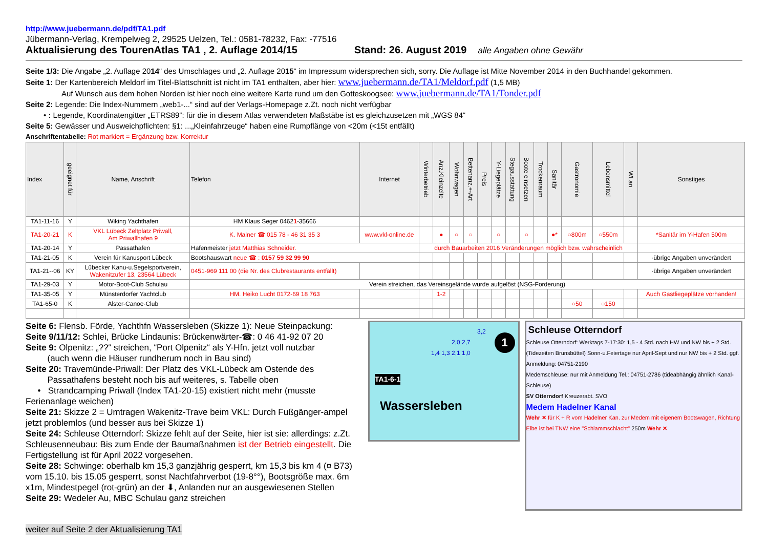http://www.juebermann.de/pdf/TA1.pdf
Jübermann-Verlag, Krempelweg 2, 29525 Uelzen, Tel.: 0581-78232, Fax: -77516
Aktualisierung des TourenAtlas TA1 , 2. Auflage 2014/15 Stand: 26. August 2019 alle Angaben ohne Gewähr
Seite 1/3: Die Angabe „2. Auflage 2014“ des Umschlages und „2. Auflage 2015“ im Impressum widersprechen sich, sorry. Die Auflage ist Mitte November 2014 in den Buchhandel gekommen.
Seite 1: Der Kartenbereich Meldorf im Titel-Blattschnitt ist nicht im TA1 enthalten, aber hier: www.juebermann.de/TA1/Meldorf.pdf (1,5 MB)
Auf Wunsch aus dem hohen Norden ist hier noch eine weitere Karte rund um den Gotteskoogsee: www.juebermann.de/TA1/Tonder.pdf
Seite 2: Legende: Die Index-Nummern „web1-...“ sind auf der Verlags-Homepage z.Zt. noch nicht verfügbar
• : Legende, Koordinatengitter „ETRS89“: für die in diesem Atlas verwendeten Maßstäbe ist es gleichzusetzen mit „WGS 84“
Seite 5: Gewässer und Ausweichpflichten: §1: ...„Kleinfahrzeuge“ haben eine Rumpflänge von <20m (<15t entfällt)
Anschriftentabelle: Rot markiert = Ergänzung bzw. Korrektur
| Index | geeignet für | Name, Anschrift | Telefon | Internet | Winterbetrieb | Anz.Kleinzelte | Wohnwagen | Bettenanz.+-Art | Preis | Y-Liegeplätze | Stegausstattung | Boote einsetzen | Trockenraum | Sanitär | Gastronomie | Lebensmittel | WLan | Sonstiges |
| --- | --- | --- | --- | --- | --- | --- | --- | --- | --- | --- | --- | --- | --- | --- | --- | --- | --- | --- |
| TA1-11-16 | Y | Wiking Yachthafen | HM Klaus Seger 0462 1 -35666 | | | | | | | | | | | | | | | |
| TA1-20-21 | K | VKL Lübeck Zeltplatz Priwall, Am Priwallhafen 9 | K. Malner ☎ 015 78 - 46 31 35 3 | www.vkl-online.de | | ● | ○ | ○ | | ○ | | ○ | | ●* | ○800m | ○550m | | *Sanitär im Y-Hafen 500m |
| TA1-20-14 | Y | Passathafen | Hafenmeister jetzt Matthias Schneider. | | durch Bauarbeiten 2016 Veränderungen möglich bzw. wahrscheinlich | | | | | | | | | | | | | |
| TA1-21-05 | K | Verein für Kanusport Lübeck | Bootshauswart neue ☎ : 0157 59 32 99 90 | | | | | | | | | | | | | | | -übrige Angaben unverändert |
| TA1-21--06 | KY | Lübecker Kanu-u.Segelsportverein, Wakenitzufer 13, 23564 Lübeck | 0451-969 111 00 (die Nr. des Clubrestaurants entfällt) | | | | | | | | | | | | | | | -übrige Angaben unverändert |
| TA1-29-03 | Y | Motor-Boot-Club Schulau | Verein streichen, das Vereinsgelände wurde aufgelöst (NSG-Forderung) | | | | | | | | | | | | | | | |
| TA1-35-05 | Y | Münsterdorfer Yachtclub | HM. Heiko Lucht 0172-69 18 763 | | | 1-2 | | | | | | | | | | | | Auch Gastliegeplätze vorhanden! |
| TA1-65-0 | K | Alster-Canoe-Club | | | | | | | | | | | | | ○50 | ○150 | | |
Seite 6: Flensb. Förde, Yachthfn Wassersleben (Skizze 1): Neue Steinpackung:
Seite 9/11/12: Schlei, Brücke Lindaunis: Brückenwärter-☎: 0 46 41-92 07 20
Seite 9: Olpenitz: „??“ streichen, “Port Olpenitz“ als Y-Hfn. jetzt voll nutzbar
(auch wenn die Häuser rundherum noch in Bau sind)
Seite 20: Travemünde-Priwall: Der Platz des VKL-Lübeck am Ostende des
Passathafens besteht noch bis auf weiteres, s. Tabelle oben
• Strandcamping Priwall (Index TA1-20-15) existiert nicht mehr (musste Ferienanlage weichen)
Seite 21: Skizze 2 = Umtragen Wakenitz-Trave beim VKL: Durch Fußgänger-ampel jetzt problemlos (und besser aus bei Skizze 1)
Seite 24: Schleuse Otterndorf: Skizze fehlt auf der Seite, hier ist sie: allerdings: z.Zt. Schleusenneubau: Bis zum Ende der Baumaßnahmen ist der Betrieb eingestellt. Die Fertigstellung ist für April 2022 vorgesehen.
Seite 28: Schwinge: oberhalb km 15,3 ganzjährig gesperrt, km 15,3 bis km 4 (¤ B73) vom 15.10. bis 15.05 gesperrt, sonst Nachtfahrverbot (19-8°°), Bootsgröße max. 6m x1m, Mindestpegel (rot-grün) an der ⬇, Anlanden nur an ausgewiesenen Stellen
Seite 29: Wedeler Au, MBC Schulau ganz streichen
weiter auf Seite 2 der Aktualisierung TA1
1
3,2
2,0 2,7
1,4 1,3 2,1 1,0
TA1-6-1
Wassersleben
Schleuse Otterndorf
Schleuse Otterndorf: Werktags 7-17:30: 1,5 - 4 Std. nach HW und NW bis + 2 Std. (Tidezeiten Brunsbüttel) Sonn-u.Feiertage nur April-Sept und nur NW bis + 2 Std. ggf. Anmeldung: 04751-2190
Medemschleuse: nur mit Anmeldung Tel.: 04751-2786 (tideabhängig ähnlich Kanal-Schleuse)
SV Otterndorf Kreuzerabt. SVO
Medem Hadelner Kanal
Wehr ✕ für K + R vom Hadelner Kan. zur Medem mit eigenem Bootswagen, Richtung Elbe ist bei TNW eine "Schlammschlacht" 250m Wehr ✕